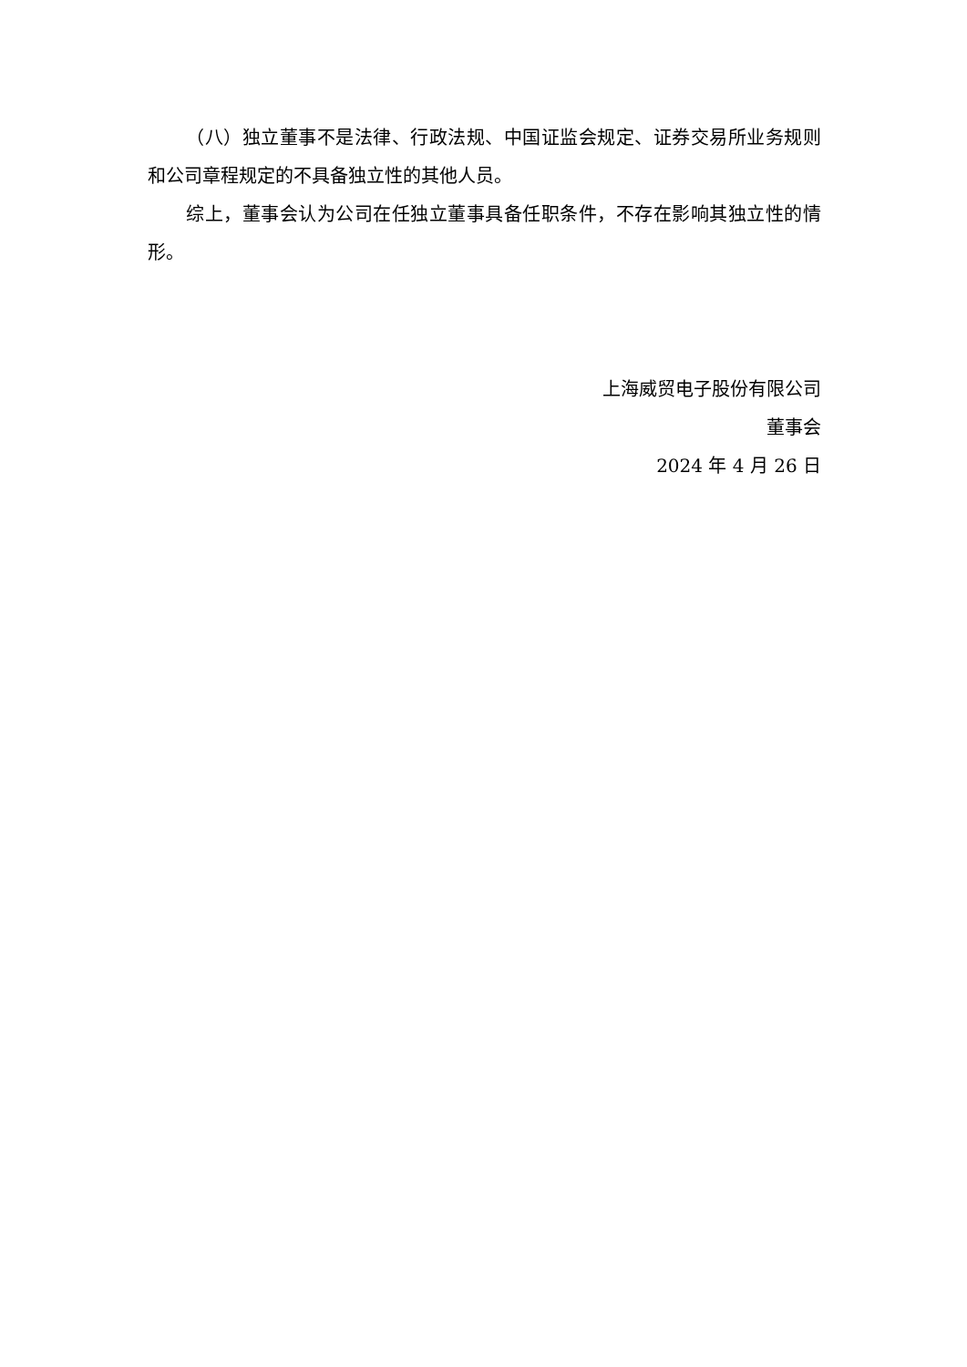（八）独立董事不是法律、行政法规、中国证监会规定、证券交易所业务规则和公司章程规定的不具备独立性的其他人员。
综上，董事会认为公司在任独立董事具备任职条件，不存在影响其独立性的情形。
上海威贸电子股份有限公司
董事会
2024 年 4 月 26 日